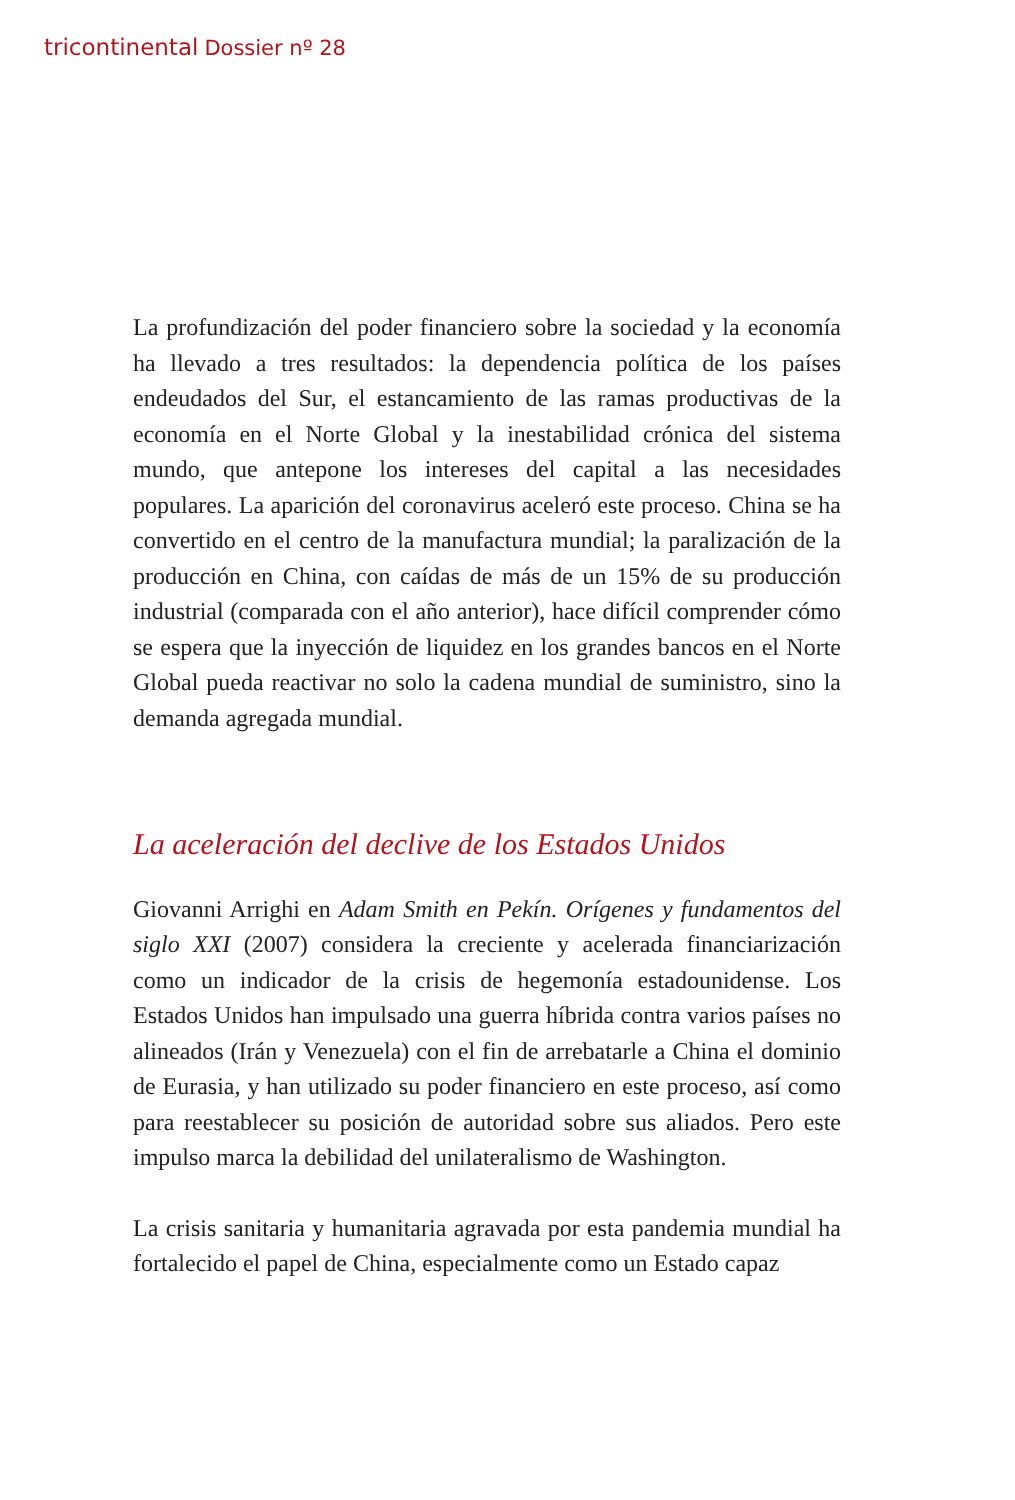tricontinental Dossier nº 28
La profundización del poder financiero sobre la sociedad y la economía ha llevado a tres resultados: la dependencia política de los países endeudados del Sur, el estancamiento de las ramas productivas de la economía en el Norte Global y la inestabilidad crónica del sistema mundo, que antepone los intereses del capital a las necesidades populares. La aparición del coronavirus aceleró este proceso. China se ha convertido en el centro de la manufactura mundial; la paralización de la producción en China, con caídas de más de un 15% de su producción industrial (comparada con el año anterior), hace difícil comprender cómo se espera que la inyección de liquidez en los grandes bancos en el Norte Global pueda reactivar no solo la cadena mundial de suministro, sino la demanda agregada mundial.
La aceleración del declive de los Estados Unidos
Giovanni Arrighi en Adam Smith en Pekín. Orígenes y fundamentos del siglo XXI (2007) considera la creciente y acelerada financiarización como un indicador de la crisis de hegemonía estadounidense. Los Estados Unidos han impulsado una guerra híbrida contra varios países no alineados (Irán y Venezuela) con el fin de arrebatarle a China el dominio de Eurasia, y han utilizado su poder financiero en este proceso, así como para reestablecer su posición de autoridad sobre sus aliados. Pero este impulso marca la debilidad del unilateralismo de Washington.
La crisis sanitaria y humanitaria agravada por esta pandemia mundial ha fortalecido el papel de China, especialmente como un Estado capaz